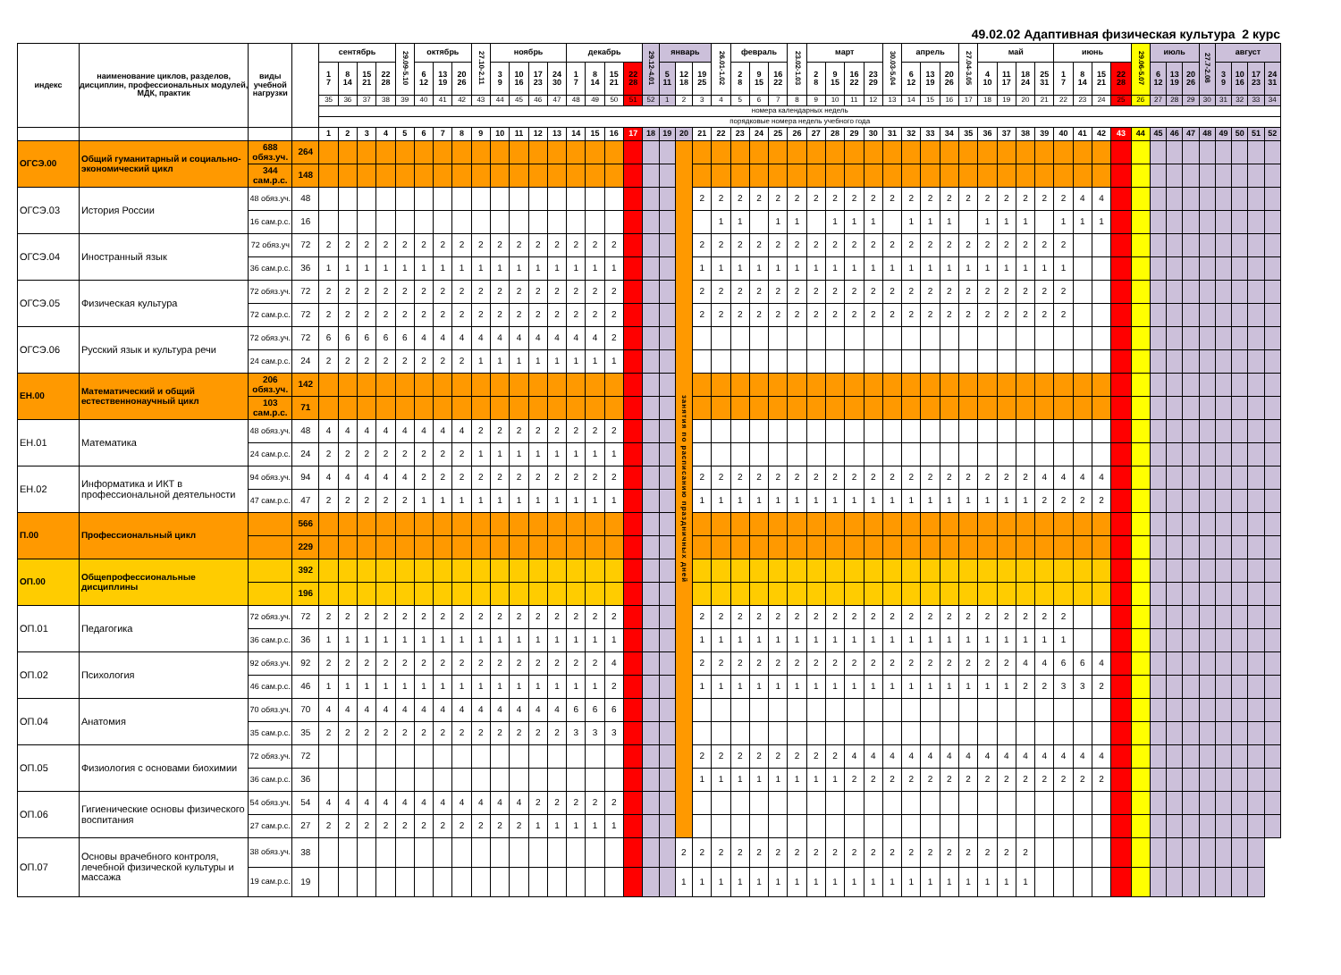49.02.02 Адаптивная физическая культура 2 курс
| индекс | наименование циклов, разделов, дисциплин, профессиональных модулей, МДК, практик | виды учебной нагрузки | | сентябрь | | | | 29.09-5.10 | октябрь | | | 27.10-2.11 | ноябрь | | | | декабрь | | | | 29.12-4.01 | январь | | | 26.01-1.02 | февраль | | | 23.02-1.03 | март | | | | 30.03-5.04 | апрель | | | 27.04-3.05 | май | | | | июнь | | | | 29.06-5.07 | июль | | | 27.7-2.08 | август | | | |
| --- | --- | --- | --- | --- | --- | --- | --- | --- | --- | --- | --- | --- | --- | --- | --- | --- | --- | --- | --- | --- | --- | --- | --- | --- | --- | --- | --- | --- | --- | --- | --- | --- | --- | --- | --- | --- | --- | --- | --- | --- | --- | --- | --- | --- | --- | --- | --- | --- | --- | --- | --- | --- | --- | --- | --- |
| | | | | 1 7 | 8 14 | 15 21 | 22 28 | | 6 12 | 13 19 | 20 26 | | 3 9 | 10 16 | 17 23 | 24 30 | 1 7 | 8 14 | 15 21 | 22 28 | | 5 11 | 12 18 | 19 25 | | 2 8 | 9 15 | 16 22 | | 2 8 | 9 15 | 16 22 | 23 29 | | 6 12 | 13 19 | 20 26 | | 4 10 | 11 17 | 18 24 | 25 31 | 1 7 | 8 14 | 15 21 | 22 28 | | 6 12 | 13 19 | 20 26 | | 3 9 | 10 16 | 17 23 | 24 31 |
| | | | | 35 | 36 | 37 | 38 | 39 | 40 | 41 | 42 | 43 | 44 | 45 | 46 | 47 | 48 | 49 | 50 | 51 | 52 | 1 | 2 | 3 | 4 | 5 | 6 | 7 | 8 | 9 | 10 | 11 | 12 | 13 | 14 | 15 | 16 | 17 | 18 | 19 | 20 | 21 | 22 | 23 | 24 | 25 | 26 | 27 | 28 | 29 | 30 | 31 | 32 | 33 | 34 |
| | | | | номера календарных недель | | | | | | | | | | | | | | | | | | | | | | | | | | | | | | | | | | | | | | | | | | | | | | | | | | | |
| | | | | порядковые номера недель учебного года | | | | | | | | | | | | | | | | | | | | | | | | | | | | | | | | | | | | | | | | | | | | | | | | | | | |
| | | | | 1 | 2 | 3 | 4 | 5 | 6 | 7 | 8 | 9 | 10 | 11 | 12 | 13 | 14 | 15 | 16 | 17 | 18 | 19 | 20 | 21 | 22 | 23 | 24 | 25 | 26 | 27 | 28 | 29 | 30 | 31 | 32 | 33 | 34 | 35 | 36 | 37 | 38 | 39 | 40 | 41 | 42 | 43 | 44 | 45 | 46 | 47 | 48 | 49 | 50 | 51 | 52 |
| ОГСЭ.00 | Общий гуманитарный и социально-экономический цикл | 688 обяз.уч. | 264 | | | | | | | | | | | | | | | | | | | | занятия по расписанию праздничных дней | | | | | | | | | | | | | | | | | | | | | | | | | | | | | | | | |
| | | 344 сам.р.с. | 148 | | | | | | | | | | | | | | | | | | | | | | | | | | | | | | | | | | | | | | | | | | | | | | | | | | | | |
| ОГСЭ.03 | История России | 48 обяз.уч. | 48 | | | | | | | | | | | | | | | | | | | | | 2 | 2 | 2 | 2 | 2 | 2 | 2 | 2 | 2 | 2 | 2 | 2 | 2 | 2 | 2 | 2 | 2 | 2 | 2 | 2 | 4 | 4 | | | | | | | | | | |
| | | 16 сам.р.с. | 16 | | | | | | | | | | | | | | | | | | | | | | 1 | 1 | | 1 | 1 | | 1 | 1 | 1 | | 1 | 1 | 1 | | 1 | 1 | 1 | | 1 | 1 | 1 | | | | | | | | | | |
| ОГСЭ.04 | Иностранный язык | 72 обяз.уч | 72 | 2 | 2 | 2 | 2 | 2 | 2 | 2 | 2 | 2 | 2 | 2 | 2 | 2 | 2 | 2 | 2 | | | | | 2 | 2 | 2 | 2 | 2 | 2 | 2 | 2 | 2 | 2 | 2 | 2 | 2 | 2 | 2 | 2 | 2 | 2 | 2 | 2 | | | | | | | | | | | | |
| | | 36 сам.р.с. | 36 | 1 | 1 | 1 | 1 | 1 | 1 | 1 | 1 | 1 | 1 | 1 | 1 | 1 | 1 | 1 | 1 | | | | | 1 | 1 | 1 | 1 | 1 | 1 | 1 | 1 | 1 | 1 | 1 | 1 | 1 | 1 | 1 | 1 | 1 | 1 | 1 | 1 | | | | | | | | | | | | |
| ОГСЭ.05 | Физическая культура | 72 обяз.уч. | 72 | 2 | 2 | 2 | 2 | 2 | 2 | 2 | 2 | 2 | 2 | 2 | 2 | 2 | 2 | 2 | 2 | | | | | 2 | 2 | 2 | 2 | 2 | 2 | 2 | 2 | 2 | 2 | 2 | 2 | 2 | 2 | 2 | 2 | 2 | 2 | 2 | 2 | | | | | | | | | | | | |
| | | 72 сам.р.с. | 72 | 2 | 2 | 2 | 2 | 2 | 2 | 2 | 2 | 2 | 2 | 2 | 2 | 2 | 2 | 2 | 2 | | | | | 2 | 2 | 2 | 2 | 2 | 2 | 2 | 2 | 2 | 2 | 2 | 2 | 2 | 2 | 2 | 2 | 2 | 2 | 2 | 2 | | | | | | | | | | | | |
| ОГСЭ.06 | Русский язык и культура речи | 72 обяз.уч. | 72 | 6 | 6 | 6 | 6 | 6 | 4 | 4 | 4 | 4 | 4 | 4 | 4 | 4 | 4 | 4 | 2 | | | | | | | | | | | | | | | | | | | | | | | | | | | | | | | | | | | | |
| | | 24 сам.р.с. | 24 | 2 | 2 | 2 | 2 | 2 | 2 | 2 | 2 | 1 | 1 | 1 | 1 | 1 | 1 | 1 | 1 | | | | | | | | | | | | | | | | | | | | | | | | | | | | | | | | | | | | |
| ЕН.00 | Математический и общий естественнонаучный цикл | 206 обяз.уч. | 142 | | | | | | | | | | | | | | | | | | | | | | | | | | | | | | | | | | | | | | | | | | | | | | | | | | | | |
| | | 103 сам.р.с. | 71 | | | | | | | | | | | | | | | | | | | | | | | | | | | | | | | | | | | | | | | | | | | | | | | | | | | | |
| ЕН.01 | Математика | 48 обяз.уч. | 48 | 4 | 4 | 4 | 4 | 4 | 4 | 4 | 4 | 2 | 2 | 2 | 2 | 2 | 2 | 2 | 2 | | | | | | | | | | | | | | | | | | | | | | | | | | | | | | | | | | | | |
| | | 24 сам.р.с. | 24 | 2 | 2 | 2 | 2 | 2 | 2 | 2 | 2 | 1 | 1 | 1 | 1 | 1 | 1 | 1 | 1 | | | | | | | | | | | | | | | | | | | | | | | | | | | | | | | | | | | | |
| ЕН.02 | Информатика и ИКТ в профессиональной деятельности | 94 обяз.уч. | 94 | 4 | 4 | 4 | 4 | 4 | 2 | 2 | 2 | 2 | 2 | 2 | 2 | 2 | 2 | 2 | 2 | | | | | 2 | 2 | 2 | 2 | 2 | 2 | 2 | 2 | 2 | 2 | 2 | 2 | 2 | 2 | 2 | 2 | 2 | 2 | 4 | 4 | 4 | 4 | | | | | | | | | | |
| | | 47 сам.р.с. | 47 | 2 | 2 | 2 | 2 | 2 | 1 | 1 | 1 | 1 | 1 | 1 | 1 | 1 | 1 | 1 | 1 | | | | | 1 | 1 | 1 | 1 | 1 | 1 | 1 | 1 | 1 | 1 | 1 | 1 | 1 | 1 | 1 | 1 | 1 | 1 | 2 | 2 | 2 | 2 | | | | | | | | | | |
| П.00 | Профессиональный цикл | | 566 | | | | | | | | | | | | | | | | | | | | | | | | | | | | | | | | | | | | | | | | | | | | | | | | | | | | |
| | | | 229 | | | | | | | | | | | | | | | | | | | | | | | | | | | | | | | | | | | | | | | | | | | | | | | | | | | | |
| ОП.00 | Общепрофессиональные дисциплины | | 392 | | | | | | | | | | | | | | | | | | | | | | | | | | | | | | | | | | | | | | | | | | | | | | | | | | | | |
| | | | 196 | | | | | | | | | | | | | | | | | | | | | | | | | | | | | | | | | | | | | | | | | | | | | | | | | | | | |
| ОП.01 | Педагогика | 72 обяз.уч. | 72 | 2 | 2 | 2 | 2 | 2 | 2 | 2 | 2 | 2 | 2 | 2 | 2 | 2 | 2 | 2 | 2 | | | | | 2 | 2 | 2 | 2 | 2 | 2 | 2 | 2 | 2 | 2 | 2 | 2 | 2 | 2 | 2 | 2 | 2 | 2 | 2 | 2 | | | | | | | | | | | | |
| | | 36 сам.р.с. | 36 | 1 | 1 | 1 | 1 | 1 | 1 | 1 | 1 | 1 | 1 | 1 | 1 | 1 | 1 | 1 | 1 | | | | | 1 | 1 | 1 | 1 | 1 | 1 | 1 | 1 | 1 | 1 | 1 | 1 | 1 | 1 | 1 | 1 | 1 | 1 | 1 | 1 | | | | | | | | | | | | |
| ОП.02 | Психология | 92 обяз.уч. | 92 | 2 | 2 | 2 | 2 | 2 | 2 | 2 | 2 | 2 | 2 | 2 | 2 | 2 | 2 | 2 | 4 | | | | | 2 | 2 | 2 | 2 | 2 | 2 | 2 | 2 | 2 | 2 | 2 | 2 | 2 | 2 | 2 | 2 | 2 | 4 | 4 | 6 | 6 | 4 | | | | | | | | | | |
| | | 46 сам.р.с. | 46 | 1 | 1 | 1 | 1 | 1 | 1 | 1 | 1 | 1 | 1 | 1 | 1 | 1 | 1 | 1 | 2 | | | | | 1 | 1 | 1 | 1 | 1 | 1 | 1 | 1 | 1 | 1 | 1 | 1 | 1 | 1 | 1 | 1 | 1 | 2 | 2 | 3 | 3 | 2 | | | | | | | | | | |
| ОП.04 | Анатомия | 70 обяз.уч. | 70 | 4 | 4 | 4 | 4 | 4 | 4 | 4 | 4 | 4 | 4 | 4 | 4 | 4 | 6 | 6 | 6 | | | | | | | | | | | | | | | | | | | | | | | | | | | | | | | | | | | | |
| | | 35 сам.р.с. | 35 | 2 | 2 | 2 | 2 | 2 | 2 | 2 | 2 | 2 | 2 | 2 | 2 | 2 | 3 | 3 | 3 | | | | | | | | | | | | | | | | | | | | | | | | | | | | | | | | | | | | |
| ОП.05 | Физиология с основами биохимии | 72 обяз.уч. | 72 | | | | | | | | | | | | | | | | | | | | | 2 | 2 | 2 | 2 | 2 | 2 | 2 | 2 | 4 | 4 | 4 | 4 | 4 | 4 | 4 | 4 | 4 | 4 | 4 | 4 | 4 | 4 | | | | | | | | | | |
| | | 36 сам.р.с. | 36 | | | | | | | | | | | | | | | | | | | | | 1 | 1 | 1 | 1 | 1 | 1 | 1 | 1 | 2 | 2 | 2 | 2 | 2 | 2 | 2 | 2 | 2 | 2 | 2 | 2 | 2 | 2 | | | | | | | | | | |
| ОП.06 | Гигиенические основы физического воспитания | 54 обяз.уч. | 54 | 4 | 4 | 4 | 4 | 4 | 4 | 4 | 4 | 4 | 4 | 4 | 2 | 2 | 2 | 2 | 2 | | | | | | | | | | | | | | | | | | | | | | | | | | | | | | | | | | | | |
| | | 27 сам.р.с. | 27 | 2 | 2 | 2 | 2 | 2 | 2 | 2 | 2 | 2 | 2 | 2 | 1 | 1 | 1 | 1 | 1 | | | | | | | | | | | | | | | | | | | | | | | | | | | | | | | | | | | | |
| ОП.07 | Основы врачебного контроля, лечебной физической культуры и массажа | 38 обяз.уч. | 38 | | | | | | | | | | | | | | | | | | | | 2 | 2 | 2 | 2 | 2 | 2 | 2 | 2 | 2 | 2 | 2 | 2 | 2 | 2 | 2 | 2 | 2 | 2 | 2 | | | | | | | | | | | | | | |
| | | 19 сам.р.с. | 19 | | | | | | | | | | | | | | | | | | | | 1 | 1 | 1 | 1 | 1 | 1 | 1 | 1 | 1 | 1 | 1 | 1 | 1 | 1 | 1 | 1 | 1 | 1 | 1 | | | | | | | | | | | | | | |